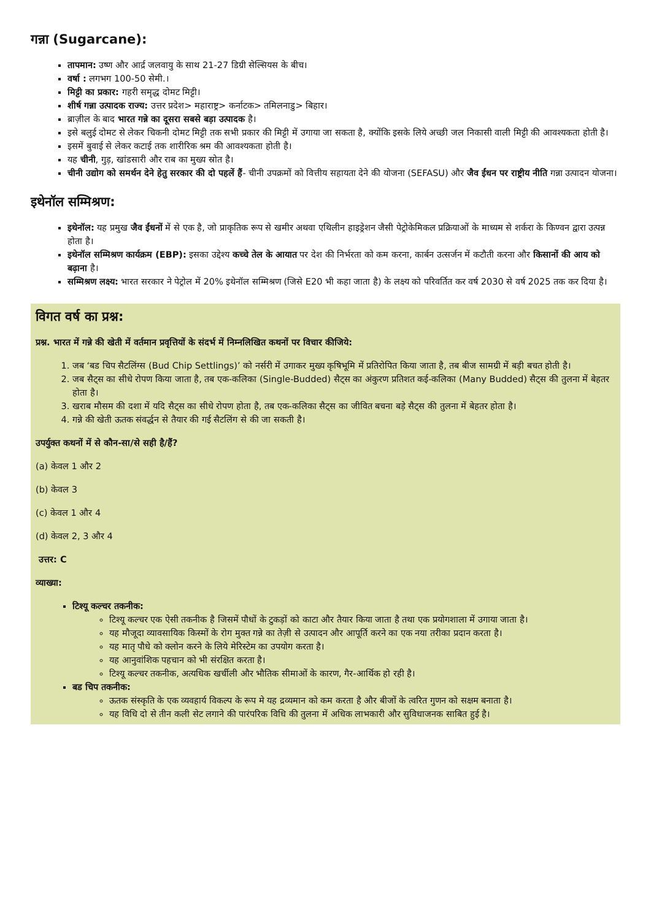गन्ना (Sugarcane):
तापमान: उष्ण और आर्द्र जलवायु के साथ 21-27 डिग्री सेल्सियस के बीच।
वर्षा : लगभग 100-50 सेमी.।
मिट्टी का प्रकार: गहरी समृद्ध दोमट मिट्टी।
शीर्ष गन्ना उत्पादक राज्य: उत्तर प्रदेश> महाराष्ट्र> कर्नाटक> तमिलनाडु> बिहार।
ब्राज़ील के बाद भारत गन्ने का दूसरा सबसे बड़ा उत्पादक है।
इसे बलुई दोमट से लेकर चिकनी दोमट मिट्टी तक सभी प्रकार की मिट्टी में उगाया जा सकता है, क्योंकि इसके लिये अच्छी जल निकासी वाली मिट्टी की आवश्यकता होती है।
इसमें बुवाई से लेकर कटाई तक शारीरिक श्रम की आवश्यकता होती है।
यह चीनी, गुड़, खांडसारी और राब का मुख्य स्रोत है।
चीनी उद्योग को समर्थन देने हेतु सरकार की दो पहलें हैं- चीनी उपक्रमों को वित्तीय सहायता देने की योजना (SEFASU) और जैव ईंधन पर राष्ट्रीय नीति गन्ना उत्पादन योजना।
इथेनॉल सम्मिश्रण:
इथेनॉल: यह प्रमुख जैव ईंधनों में से एक है, जो प्राकृतिक रूप से खमीर अथवा एथिलीन हाइड्रेशन जैसी पेट्रोकेमिकल प्रक्रियाओं के माध्यम से शर्करा के किण्वन द्वारा उत्पन्न होता है।
इथेनॉल सम्मिश्रण कार्यक्रम (EBP): इसका उद्देश्य कच्चे तेल के आयात पर देश की निर्भरता को कम करना, कार्बन उत्सर्जन में कटौती करना और किसानों की आय को बढ़ाना है।
सम्मिश्रण लक्ष्य: भारत सरकार ने पेट्रोल में 20% इथेनॉल सम्मिश्रण (जिसे E20 भी कहा जाता है) के लक्ष्य को परिवर्तित कर वर्ष 2030 से वर्ष 2025 तक कर दिया है।
विगत वर्ष का प्रश्न:
प्रश्न. भारत में गन्ने की खेती में वर्तमान प्रवृत्तियों के संदर्भ में निम्नलिखित कथनों पर विचार कीजिये:
1. जब ‘बड चिप सैटलिंग्स (Bud Chip Settlings)’ को नर्सरी में उगाकर मुख्य कृषिभूमि में प्रतिरोपित किया जाता है, तब बीज सामग्री में बड़ी बचत होती है।
2. जब सैट्स का सीधे रोपण किया जाता है, तब एक-कलिका (Single-Budded) सैट्स का अंकुरण प्रतिशत कई-कलिका (Many Budded) सैट्स की तुलना में बेहतर होता है।
3. खराब मौसम की दशा में यदि सैट्स का सीधे रोपण होता है, तब एक-कलिका सैट्स का जीवित बचना बड़े सैट्स की तुलना में बेहतर होता है।
4. गन्ने की खेती ऊतक संवर्द्धन से तैयार की गई सैटलिंग से की जा सकती है।
उपर्युक्त कथनों में से कौन-सा/से सही है/हैं?
(a) केवल 1 और 2
(b) केवल 3
(c) केवल 1 और 4
(d) केवल 2, 3 और 4
उत्तर: C
व्याख्या:
टिश्यू कल्चर तकनीक:
टिश्यू कल्चर एक ऐसी तकनीक है जिसमें पौधों के टुकड़ों को काटा और तैयार किया जाता है तथा एक प्रयोगशाला में उगाया जाता है।
यह मौजूदा व्यावसायिक किस्मों के रोग मुक्त गन्ने का तेज़ी से उत्पादन और आपूर्ति करने का एक नया तरीका प्रदान करता है।
यह मातृ पौधे को क्लोन करने के लिये मेरिस्टेम का उपयोग करता है।
यह आनुवांशिक पहचान को भी संरक्षित करता है।
टिश्यू कल्चर तकनीक, अत्यधिक खर्चीली और भौतिक सीमाओं के कारण, गैर-आर्थिक हो रही है।
बड चिप तकनीक:
ऊतक संस्कृति के एक व्यवहार्य विकल्प के रूप मे यह द्रव्यमान को कम करता है और बीजों के त्वरित गुणन को सक्षम बनाता है।
यह विधि दो से तीन कली सेट लगाने की पारंपरिक विधि की तुलना में अधिक लाभकारी और सुविधाजनक साबित हुई है।